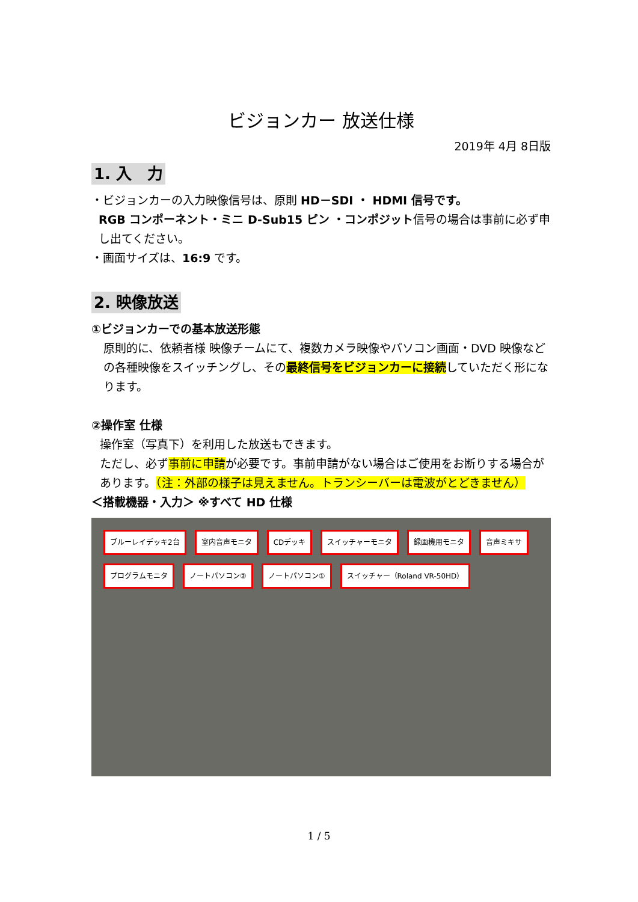ビジョンカー 放送仕様
2019年 4月 8日版
1. 入　力
・ビジョンカーの入力映像信号は、原則 HD－SDI ・ HDMI 信号です。
RGB コンポーネント・ミニ D-Sub15 ピン ・コンポジット信号の場合は事前に必ず申し出てください。
・画面サイズは、16:9 です。
2. 映像放送
①ビジョンカーでの基本放送形態
原則的に、依頼者様 映像チームにて、複数カメラ映像やパソコン画面・DVD 映像などの各種映像をスイッチングし、その最終信号をビジョンカーに接続していただく形になります。
②操作室 仕様
操作室（写真下）を利用した放送もできます。
ただし、必ず事前に申請が必要です。事前申請がない場合はご使用をお断りする場合があります。（注：外部の様子は見えません。トランシーバーは電波がとどきません）
＜搭載機器・入力＞ ※すべて HD 仕様
ブルーレイデッキ2台 室内音声モニタ CDデッキ スイッチャーモニタ 録画機用モニタ 音声ミキサ プログラムモニタ ノートパソコン② ノートパソコン① スイッチャー（Roland VR-50HD）
1 / 5